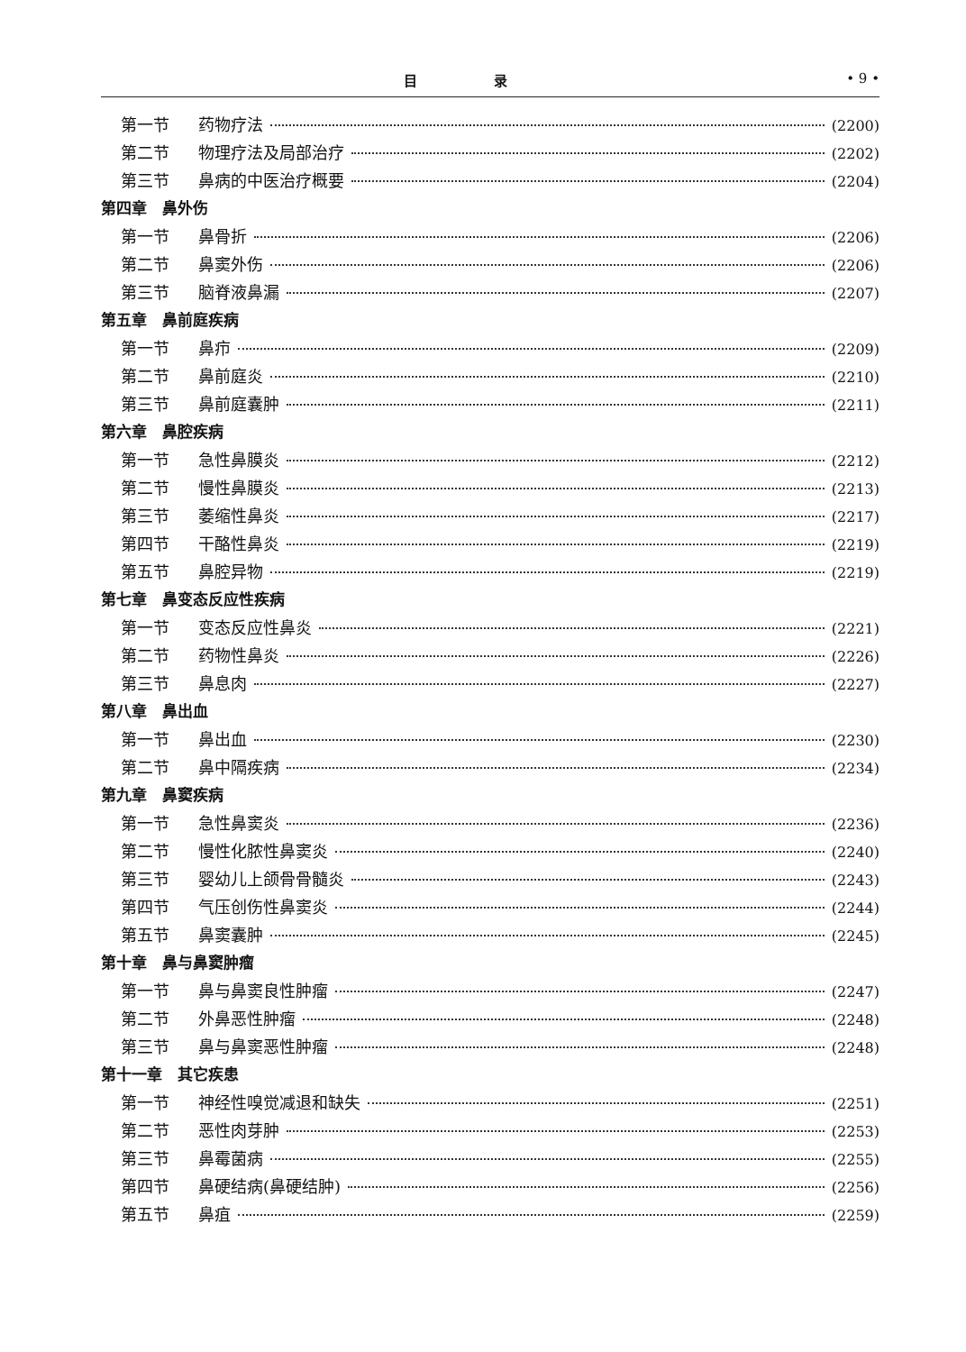目 录 • 9 •
第一节 药物疗法 (2200)
第二节 物理疗法及局部治疗 (2202)
第三节 鼻病的中医治疗概要 (2204)
第四章　鼻外伤
第一节 鼻骨折 (2206)
第二节 鼻窦外伤 (2206)
第三节 脑脊液鼻漏 (2207)
第五章　鼻前庭疾病
第一节 鼻疖 (2209)
第二节 鼻前庭炎 (2210)
第三节 鼻前庭囊肿 (2211)
第六章　鼻腔疾病
第一节 急性鼻膜炎 (2212)
第二节 慢性鼻膜炎 (2213)
第三节 萎缩性鼻炎 (2217)
第四节 干酪性鼻炎 (2219)
第五节 鼻腔异物 (2219)
第七章　鼻变态反应性疾病
第一节 变态反应性鼻炎 (2221)
第二节 药物性鼻炎 (2226)
第三节 鼻息肉 (2227)
第八章　鼻出血
第一节 鼻出血 (2230)
第二节 鼻中隔疾病 (2234)
第九章　鼻窦疾病
第一节 急性鼻窦炎 (2236)
第二节 慢性化脓性鼻窦炎 (2240)
第三节 婴幼儿上颌骨骨髓炎 (2243)
第四节 气压创伤性鼻窦炎 (2244)
第五节 鼻窦囊肿 (2245)
第十章　鼻与鼻窦肿瘤
第一节 鼻与鼻窦良性肿瘤 (2247)
第二节 外鼻恶性肿瘤 (2248)
第三节 鼻与鼻窦恶性肿瘤 (2248)
第十一章　其它疾患
第一节 神经性嗅觉减退和缺失 (2251)
第二节 恶性肉芽肿 (2253)
第三节 鼻霉菌病 (2255)
第四节 鼻硬结病(鼻硬结肿) (2256)
第五节 鼻疽 (2259)